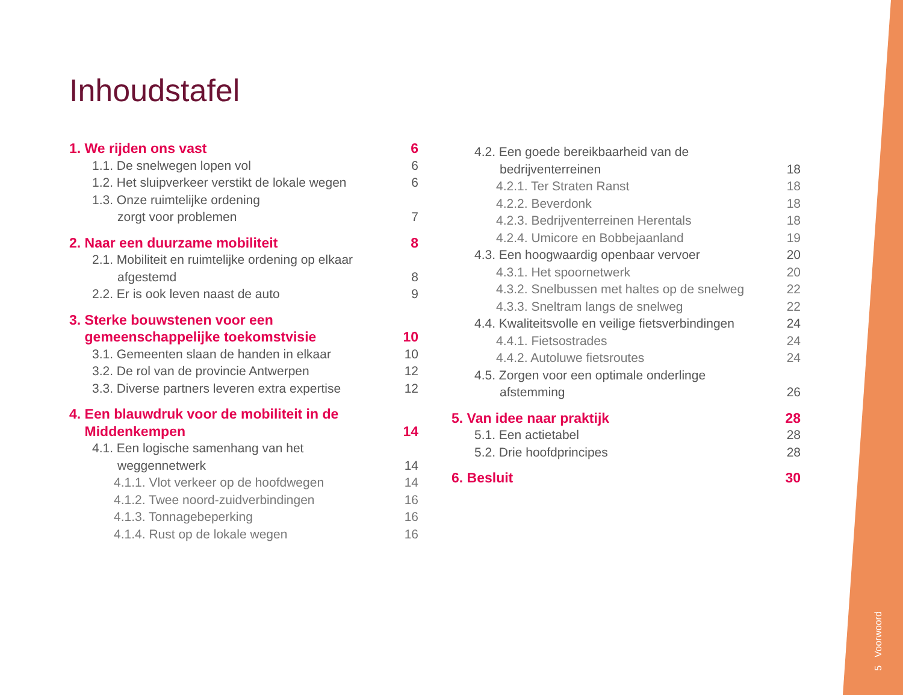5 Voorwoord
Inhoudstafel
1. We rijden ons vast 6
1.1. De snelwegen lopen vol 6
1.2. Het sluipverkeer verstikt de lokale wegen 6
1.3. Onze ruimtelijke ordening
zorgt voor problemen
7
2. Naar een duurzame mobiliteit 8
2.1. Mobiliteit en ruimtelijke ordening op elkaar
afgestemd
8
2.2. Er is ook leven naast de auto 9
3. Sterke bouwstenen voor een
gemeenschappelijke toekomstvisie
10
3.1. Gemeenten slaan de handen in elkaar 10
3.2. De rol van de provincie Antwerpen 12
3.3. Diverse partners leveren extra expertise 12
4. Een blauwdruk voor de mobiliteit in de
Middenkempen
14
4.1. Een logische samenhang van het
weggennetwerk
14
4.1.1. Vlot verkeer op de hoofdwegen 14
4.1.2. Twee noord-zuidverbindingen 16
4.1.3. Tonnagebeperking 16
4.1.4. Rust op de lokale wegen 16
4.2. Een goede bereikbaarheid van de
bedrijventerreinen
18
4.2.1. Ter Straten Ranst 18
4.2.2. Beverdonk 18
4.2.3. Bedrijventerreinen Herentals 18
4.2.4. Umicore en Bobbejaanland 19
4.3. Een hoogwaardig openbaar vervoer 20
4.3.1. Het spoornetwerk 20
4.3.2. Snelbussen met haltes op de snelweg 22
4.3.3. Sneltram langs de snelweg 22
4.4. Kwaliteitsvolle en veilige fietsverbindingen 24
4.4.1. Fietsostrades 24
4.4.2. Autoluwe fietsroutes 24
4.5. Zorgen voor een optimale onderlinge
afstemming
26
5. Van idee naar praktijk 28
5.1. Een actietabel 28
5.2. Drie hoofdprincipes 28
6. Besluit 30